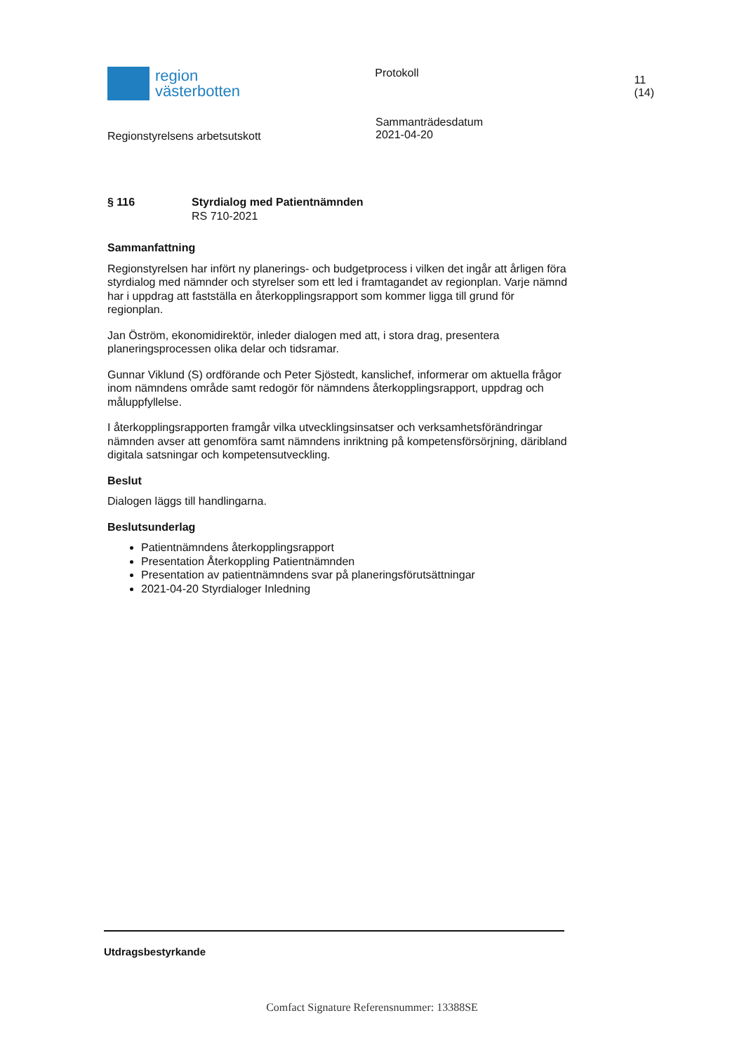region
västerbotten
Protokoll
11 (14)
Regionstyrelsens arbetsutskott
Sammanträdesdatum
2021-04-20
§ 116 Styrdialog med Patientnämnden
RS 710-2021
Sammanfattning
Regionstyrelsen har infört ny planerings- och budgetprocess i vilken det ingår att årligen föra styrdialog med nämnder och styrelser som ett led i framtagandet av regionplan. Varje nämnd har i uppdrag att fastställa en återkopplingsrapport som kommer ligga till grund för regionplan.
Jan Öström, ekonomidirektör, inleder dialogen med att, i stora drag, presentera planeringsprocessen olika delar och tidsramar.
Gunnar Viklund (S) ordförande och Peter Sjöstedt, kanslichef, informerar om aktuella frågor inom nämndens område samt redogör för nämndens återkopplingsrapport, uppdrag och måluppfyllelse.
I återkopplingsrapporten framgår vilka utvecklingsinsatser och verksamhetsförändringar nämnden avser att genomföra samt nämndens inriktning på kompetensförsörjning, däribland digitala satsningar och kompetensutveckling.
Beslut
Dialogen läggs till handlingarna.
Beslutsunderlag
Patientnämndens återkopplingsrapport
Presentation Återkoppling Patientnämnden
Presentation av patientnämndens svar på planeringsförutsättningar
2021-04-20 Styrdialoger Inledning
Utdragsbestyrkande
Comfact Signature Referensnummer: 13388SE